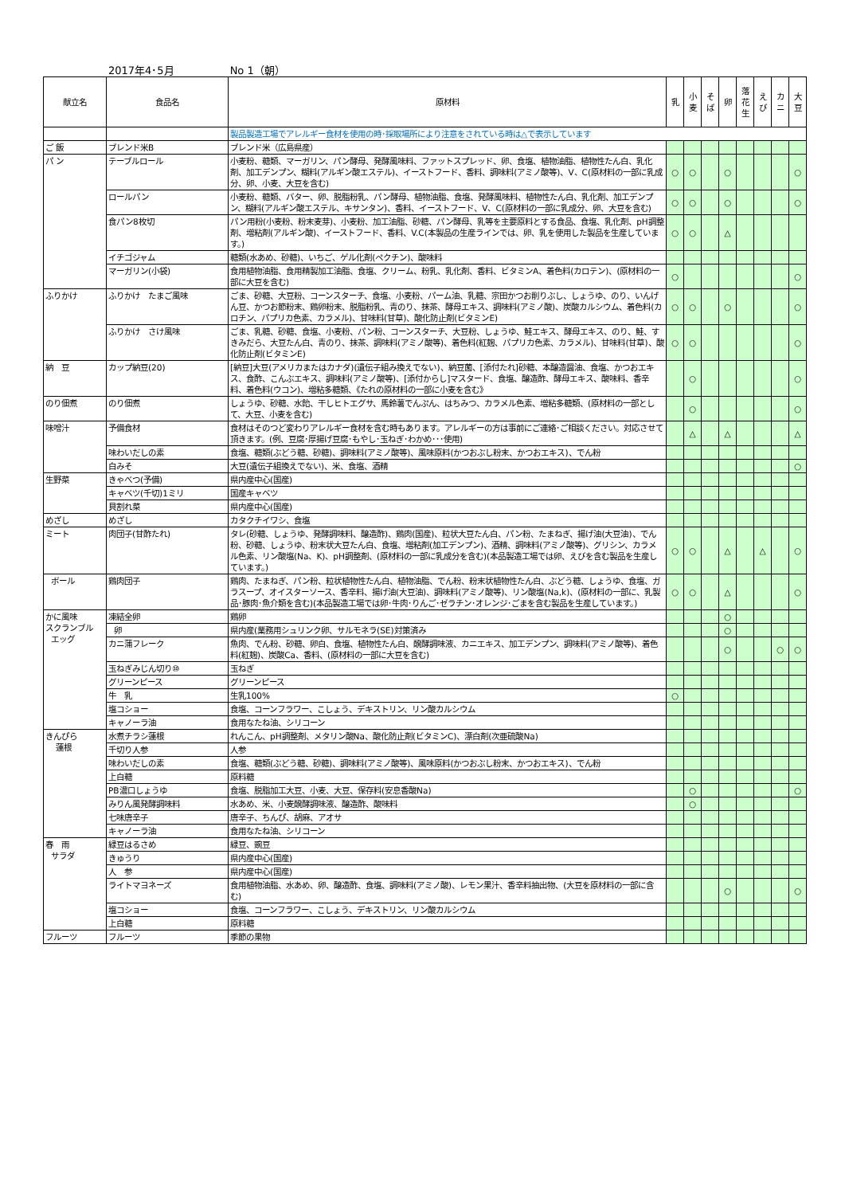2017年4･5月 No 1（朝）
| 献立名 | 食品名 | 原材料 | 乳 | 小 麦 | そ ば | 卵 | 落 花 生 | え び | カ ニ | 大 豆 |
| --- | --- | --- | --- | --- | --- | --- | --- | --- | --- | --- |
| | | 製品製造工場でアレルギー食材を使用の時･採取場所により注意をされている時は△で表示しています | | | | | | | | |
| ご 飯 | ブレンド米B | ブレンド米（広島県産） | | | | | | | | |
| パ ン | テーブルロール | 小麦粉、糖類、マーガリン、パン酵母、発酵風味料、ファットスプレッド、卵、食塩、植物油脂、植物性たん白、乳化剤、加工デンプン、糊料(アルギン酸エステル)、イーストフード、香料、調味料(アミノ酸等)、V、C(原材料の一部に乳成分、卵、小麦、大豆を含む) | ○ | ○ | | ○ | | | | ○ |
| | ロールパン | 小麦粉、糖類、バター、卵、脱脂粉乳、パン酵母、植物油脂、食塩、発酵風味料、植物性たん白、乳化剤、加工デンプン、糊料(アルギン酸エステル、キサンタン)、香料、イーストフード、V、C(原材料の一部に乳成分、卵、大豆を含む) | ○ | ○ | | ○ | | | | ○ |
| | 食パン8枚切 | パン用粉(小麦粉、粉末麦芽)、小麦粉、加工油脂、砂糖、パン酵母、乳等を主要原料とする食品、食塩、乳化剤、pH調整剤、増粘剤(アルギン酸)、イーストフード、香料、V.C(本製品の生産ラインでは、卵、乳を使用した製品を生産しています。) | ○ | ○ | | △ | | | | |
| | イチゴジャム | 糖類(水あめ、砂糖)、いちご、ゲル化剤(ペクチン)、酸味料 | | | | | | | | |
| | マーガリン(小袋) | 食用植物油脂、食用精製加工油脂、食塩、クリーム、粉乳、乳化剤、香料、ビタミンA、着色料(カロテン)、(原材料の一部に大豆を含む) | ○ | | | | | | | ○ |
| ふりかけ | ふりかけ たまご風味 | ごま、砂糖、大豆粉、コーンスターチ、食塩、小麦粉、パーム油、乳糖、宗田かつお削りぶし、しょうゆ、のり、いんげん豆、かつお節粉末、鶏卵粉末、脱脂粉乳、青のり、抹茶、酵母エキス、調味料(アミノ酸)、炭酸カルシウム、着色料(カロチン、パプリカ色素、カラメル)、甘味料(甘草)、酸化防止剤(ビタミンE) | ○ | ○ | | ○ | | | | ○ |
| | ふりかけ さけ風味 | ごま、乳糖、砂糖、食塩、小麦粉、パン粉、コーンスターチ、大豆粉、しょうゆ、鮭エキス、酵母エキス、のり、鮭、すきみだら、大豆たん白、青のり、抹茶、調味料(アミノ酸等)、着色料(紅麹、パプリカ色素、カラメル)、甘味料(甘草)、酸化防止剤(ビタミンE) | ○ | ○ | | | | | | ○ |
| 納 豆 | カップ納豆(20) | [納豆]大豆(アメリカまたはカナダ)(遺伝子組み換えでない)、納豆菌、[添付たれ]砂糖、本醸造醤油、食塩、かつおエキス、食酢、こんぶエキス、調味料(アミノ酸等)、[添付からし]マスタード、食塩、醸造酢、酵母エキス、酸味料、香辛料、着色料(ウコン)、増粘多糖類、《たれの原材料の一部に小麦を含む》 | | ○ | | | | | | ○ |
| のり佃煮 | のり佃煮 | しょうゆ、砂糖、水飴、干しヒトエグサ、馬鈴薯でんぷん、はちみつ、カラメル色素、増粘多糖類、(原材料の一部として、大豆、小麦を含む) | | ○ | | | | | | ○ |
| 味噌汁 | 予備食材 | 食材はそのつど変わりアレルギー食材を含む時もあります。アレルギーの方は事前にご連絡･ご相談ください。対応させて頂きます。(例、豆腐･厚揚げ豆腐･もやし･玉ねぎ･わかめ･･･使用) | | △ | | △ | | | | △ |
| | 味わいだしの素 | 食塩、糖類(ぶどう糖、砂糖)、調味料(アミノ酸等)、風味原料(かつおぶし粉末、かつおエキス)、でん粉 | | | | | | | | |
| | 白みそ | 大豆(遺伝子組換えでない)、米、食塩、酒精 | | | | | | | | ○ |
| 生野菜 | きゃべつ(予備) | 県内産中心(国産) | | | | | | | | |
| | キャベツ(千切)1ミリ | 国産キャベツ | | | | | | | | |
| | 貝割れ菜 | 県内産中心(国産) | | | | | | | | |
| めざし | めざし | カタクチイワシ、食塩 | | | | | | | | |
| ミート | 肉団子(甘酢たれ) | タレ(砂糖、しょうゆ、発酵調味料、醸造酢)、鶏肉(国産)、粒状大豆たん白、パン粉、たまねぎ、揚げ油(大豆油)、でん粉、砂糖、しょうゆ、粉末状大豆たん白、食塩、増粘剤(加工デンプン)、酒精、調味料(アミノ酸等)、グリシン、カラメル色素、リン酸塩(Na、K)、pH調整剤、(原材料の一部に乳成分を含む)(本品製造工場では卵、えびを含む製品を生産しています。) | ○ | ○ | | △ | | △ | | ○ |
| ボール | 鶏肉団子 | 鶏肉、たまねぎ、パン粉、粒状植物性たん白、植物油脂、でん粉、粉末状植物性たん白、ぶどう糖、しょうゆ、食塩、ガラスープ、オイスターソース、香辛料、揚げ油(大豆油)、調味料(アミノ酸等)、リン酸塩(Na,k)、(原材料の一部に、乳製品･豚肉･魚介類を含む)(本品製造工場では卵･牛肉･りんご･ゼラチン･オレンジ･ごまを含む製品を生産しています。) | ○ | ○ | | △ | | | | ○ |
| かに風味 スクランブル エッグ | 凍結全卵 | 鶏卵 | | | | ○ | | | | |
| | 卵 | 県内産(業務用シュリンク卵、サルモネラ(SE)対策済み | | | | ○ | | | | |
| | カニ蒲フレーク | 魚肉、でん粉、砂糖、卵白、食塩、植物性たん白、醗酵調味液、カニエキス、加工デンプン、調味料(アミノ酸等)、着色料(紅麹)、炭酸Ca、香料、(原材料の一部に大豆を含む) | | | | ○ | | | ○ | ○ |
| | 玉ねぎみじん切り⑩ | 玉ねぎ | | | | | | | | |
| | グリーンピース | グリーンピース | | | | | | | | |
| | 牛 乳 | 生乳100% | ○ | | | | | | | |
| | 塩コショー | 食塩、コーンフラワー、こしょう、デキストリン、リン酸カルシウム | | | | | | | | |
| | キャノーラ油 | 食用なたね油、シリコーン | | | | | | | | |
| きんぴら 蓮根 | 水煮チラシ蓮根 | れんこん、pH調整剤、メタリン酸Na、酸化防止剤(ビタミンC)、漂白剤(次亜硫酸Na) | | | | | | | | |
| | 千切り人参 | 人参 | | | | | | | | |
| | 味わいだしの素 | 食塩、糖類(ぶどう糖、砂糖)、調味料(アミノ酸等)、風味原料(かつおぶし粉末、かつおエキス)、でん粉 | | | | | | | | |
| | 上白糖 | 原料糖 | | | | | | | | |
| | PB濃口しょうゆ | 食塩、脱脂加工大豆、小麦、大豆、保存料(安息香酸Na) | | ○ | | | | | | ○ |
| | みりん風発酵調味料 | 水あめ、米、小麦醗酵調味液、醸造酢、酸味料 | | ○ | | | | | | |
| | 七味唐辛子 | 唐辛子、ちんぴ、胡麻、アオサ | | | | | | | | |
| | キャノーラ油 | 食用なたね油、シリコーン | | | | | | | | |
| 春 雨 サラダ | 緑豆はるさめ | 緑豆、豌豆 | | | | | | | | |
| | きゅうり | 県内産中心(国産) | | | | | | | | |
| | 人 参 | 県内産中心(国産) | | | | | | | | |
| | ライトマヨネーズ | 食用植物油脂、水あめ、卵、醸造酢、食塩、調味料(アミノ酸)、レモン果汁、香辛料抽出物、(大豆を原材料の一部に含む) | | | | ○ | | | | ○ |
| | 塩コショー | 食塩、コーンフラワー、こしょう、デキストリン、リン酸カルシウム | | | | | | | | |
| | 上白糖 | 原料糖 | | | | | | | | |
| フルーツ | フルーツ | 季節の果物 | | | | | | | | |